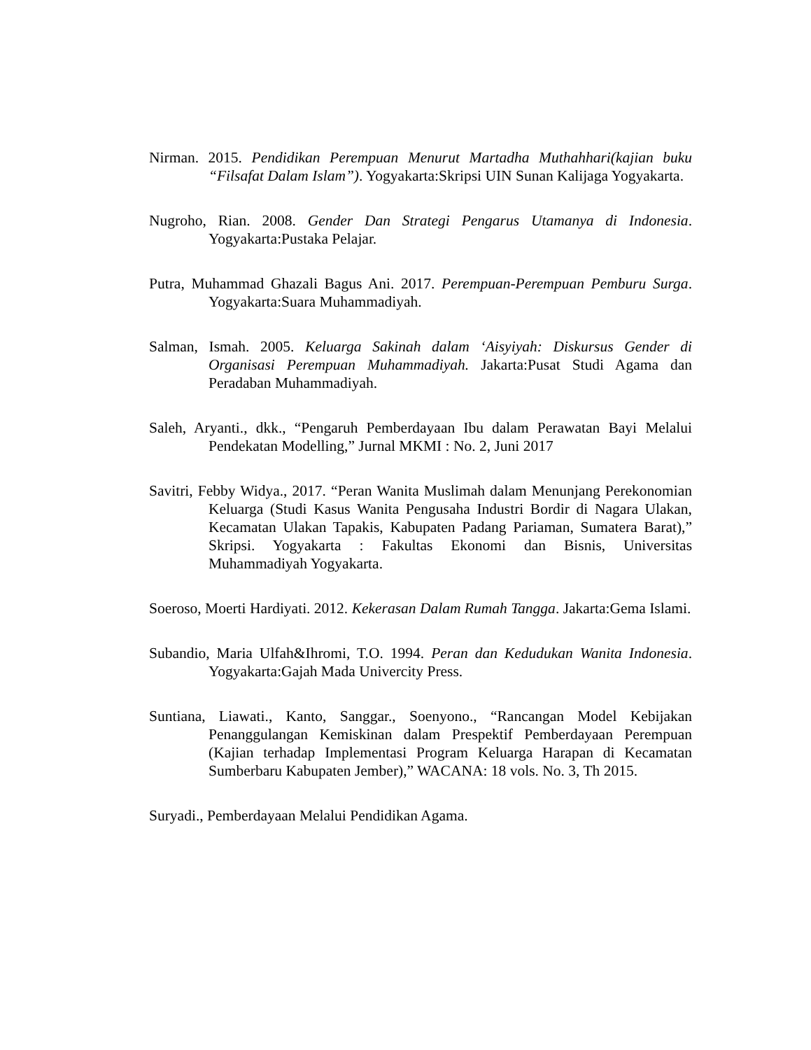Nirman. 2015. Pendidikan Perempuan Menurut Martadha Muthahhari(kajian buku “Filsafat Dalam Islam”). Yogyakarta:Skripsi UIN Sunan Kalijaga Yogyakarta.
Nugroho, Rian. 2008. Gender Dan Strategi Pengarus Utamanya di Indonesia. Yogyakarta:Pustaka Pelajar.
Putra, Muhammad Ghazali Bagus Ani. 2017. Perempuan-Perempuan Pemburu Surga. Yogyakarta:Suara Muhammadiyah.
Salman, Ismah. 2005. Keluarga Sakinah dalam ‘Aisyiyah: Diskursus Gender di Organisasi Perempuan Muhammadiyah. Jakarta:Pusat Studi Agama dan Peradaban Muhammadiyah.
Saleh, Aryanti., dkk., “Pengaruh Pemberdayaan Ibu dalam Perawatan Bayi Melalui Pendekatan Modelling,” Jurnal MKMI : No. 2, Juni 2017
Savitri, Febby Widya., 2017. “Peran Wanita Muslimah dalam Menunjang Perekonomian Keluarga (Studi Kasus Wanita Pengusaha Industri Bordir di Nagara Ulakan, Kecamatan Ulakan Tapakis, Kabupaten Padang Pariaman, Sumatera Barat),” Skripsi. Yogyakarta : Fakultas Ekonomi dan Bisnis, Universitas Muhammadiyah Yogyakarta.
Soeroso, Moerti Hardiyati. 2012. Kekerasan Dalam Rumah Tangga. Jakarta:Gema Islami.
Subandio, Maria Ulfah&Ihromi, T.O. 1994. Peran dan Kedudukan Wanita Indonesia. Yogyakarta:Gajah Mada Univercity Press.
Suntiana, Liawati., Kanto, Sanggar., Soenyono., “Rancangan Model Kebijakan Penanggulangan Kemiskinan dalam Prespektif Pemberdayaan Perempuan (Kajian terhadap Implementasi Program Keluarga Harapan di Kecamatan Sumberbaru Kabupaten Jember),” WACANA: 18 vols. No. 3, Th 2015.
Suryadi., Pemberdayaan Melalui Pendidikan Agama.